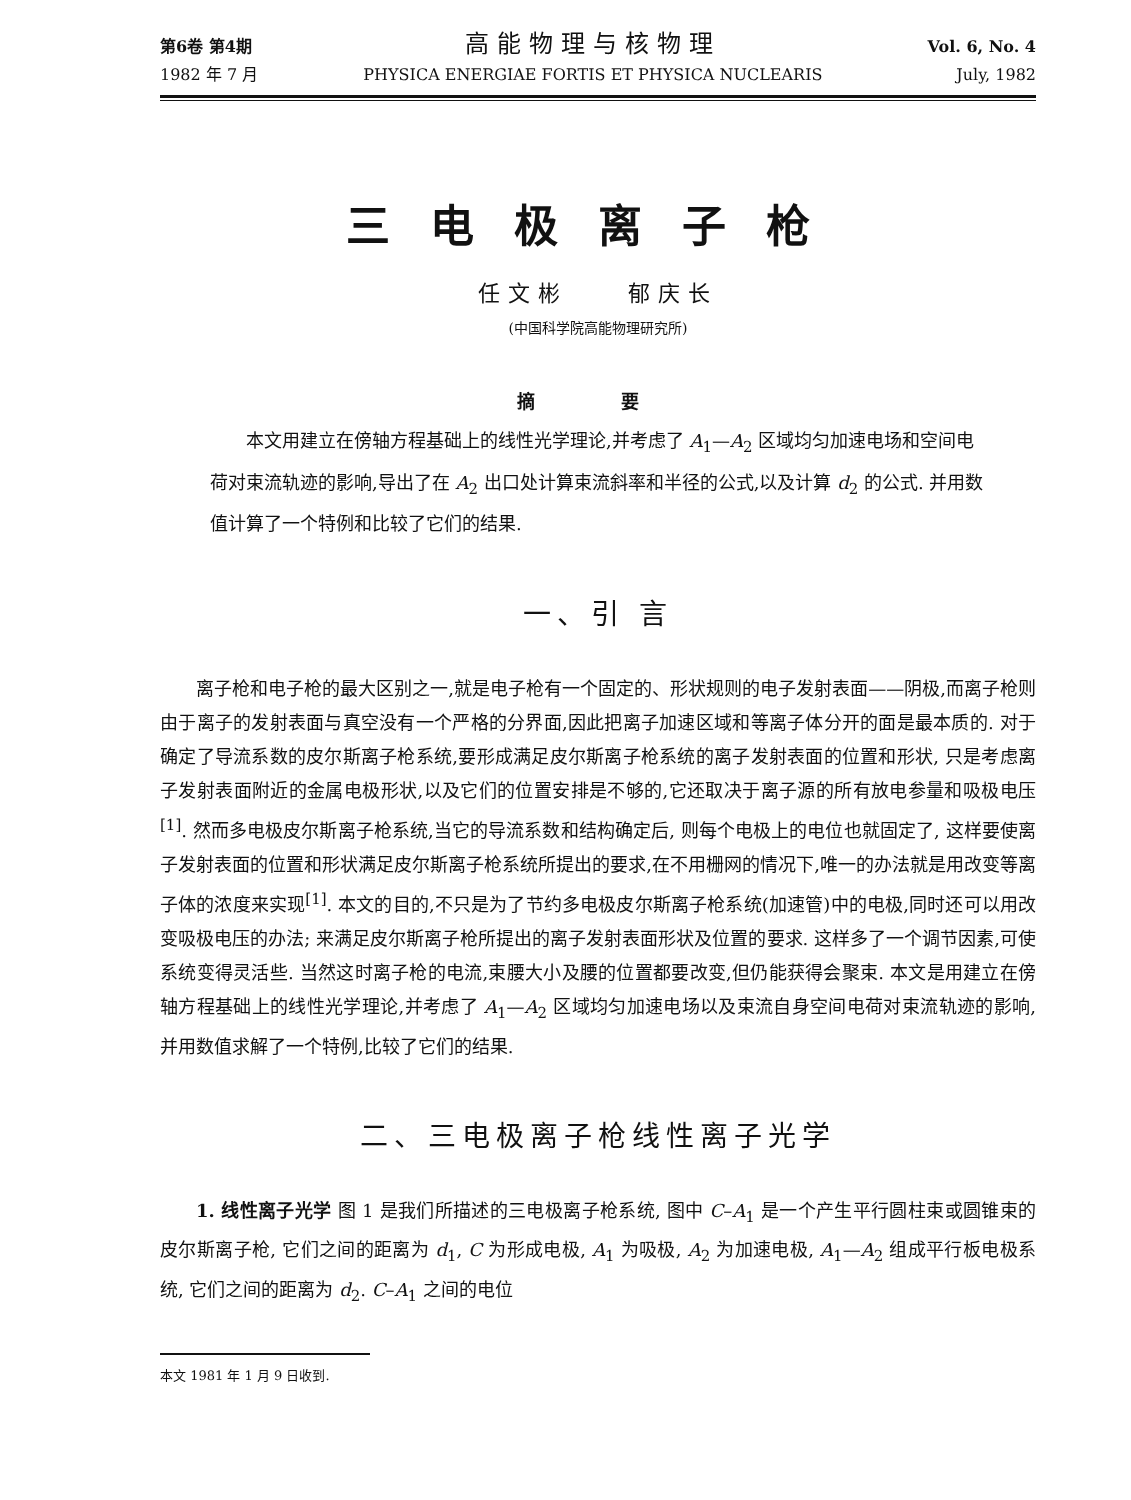第6卷 第4期
1982 年 7 月
高能物理与核物理
PHYSICA ENERGIAE FORTIS ET PHYSICA NUCLEARIS
Vol. 6, No. 4
July, 1982
三电极离子枪
任文彬 郁庆长
(中国科学院高能物理研究所)
摘 要
本文用建立在傍轴方程基础上的线性光学理论,并考虑了 A<sub>1</sub>—A<sub>2</sub> 区域均匀加速电场和空间电荷对束流轨迹的影响,导出了在 A<sub>2</sub> 出口处计算束流斜率和半径的公式,以及计算 d<sub>2</sub> 的公式. 并用数值计算了一个特例和比较了它们的结果.
一、引 言
离子枪和电子枪的最大区别之一,就是电子枪有一个固定的、形状规则的电子发射表面——阴极,而离子枪则由于离子的发射表面与真空没有一个严格的分界面,因此把离子加速区域和等离子体分开的面是最本质的. 对于确定了导流系数的皮尔斯离子枪系统,要形成满足皮尔斯离子枪系统的离子发射表面的位置和形状, 只是考虑离子发射表面附近的金属电极形状,以及它们的位置安排是不够的,它还取决于离子源的所有放电参量和吸极电压<sup>[1]</sup>. 然而多电极皮尔斯离子枪系统,当它的导流系数和结构确定后, 则每个电极上的电位也就固定了, 这样要使离子发射表面的位置和形状满足皮尔斯离子枪系统所提出的要求,在不用栅网的情况下,唯一的办法就是用改变等离子体的浓度来实现<sup>[1]</sup>. 本文的目的,不只是为了节约多电极皮尔斯离子枪系统(加速管)中的电极,同时还可以用改变吸极电压的办法; 来满足皮尔斯离子枪所提出的离子发射表面形状及位置的要求. 这样多了一个调节因素,可使系统变得灵活些. 当然这时离子枪的电流,束腰大小及腰的位置都要改变,但仍能获得会聚束. 本文是用建立在傍轴方程基础上的线性光学理论,并考虑了 A<sub>1</sub>—A<sub>2</sub> 区域均匀加速电场以及束流自身空间电荷对束流轨迹的影响,并用数值求解了一个特例,比较了它们的结果.
二、三电极离子枪线性离子光学
1. 线性离子光学 图 1 是我们所描述的三电极离子枪系统, 图中 C–A<sub>1</sub> 是一个产生平行圆柱束或圆锥束的皮尔斯离子枪, 它们之间的距离为 d<sub>1</sub>, C 为形成电极, A<sub>1</sub> 为吸极, A<sub>2</sub> 为加速电极, A<sub>1</sub>—A<sub>2</sub> 组成平行板电极系统, 它们之间的距离为 d<sub>2</sub>. C–A<sub>1</sub> 之间的电位
本文 1981 年 1 月 9 日收到.